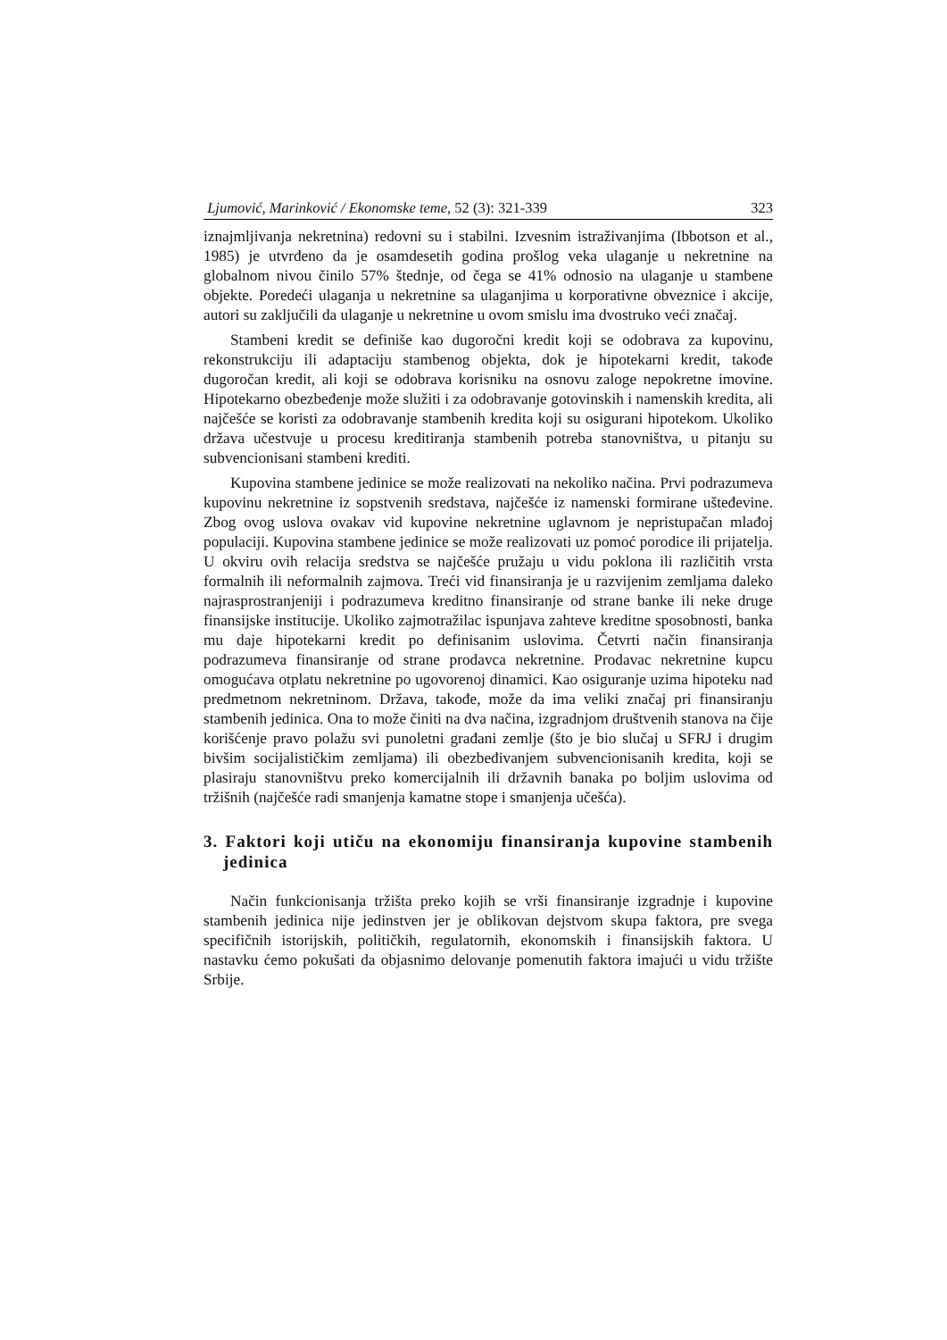Ljumović, Marinković / Ekonomske teme, 52 (3): 321-339 323
iznajmljivanja nekretnina) redovni su i stabilni. Izvesnim istraživanjima (Ibbotson et al., 1985) je utvrđeno da je osamdesetih godina prošlog veka ulaganje u nekretnine na globalnom nivou činilo 57% štednje, od čega se 41% odnosio na ulaganje u stambene objekte. Poredeći ulaganja u nekretnine sa ulaganjima u korporativne obveznice i akcije, autori su zaključili da ulaganje u nekretnine u ovom smislu ima dvostruko veći značaj.
Stambeni kredit se definiše kao dugoročni kredit koji se odobrava za kupovinu, rekonstrukciju ili adaptaciju stambenog objekta, dok je hipotekarni kredit, takođe dugoročan kredit, ali koji se odobrava korisniku na osnovu zaloge nepokretne imovine. Hipotekarno obezbeđenje može služiti i za odobravanje gotovinskih i namenskih kredita, ali najčešće se koristi za odobravanje stambenih kredita koji su osigurani hipotekom. Ukoliko država učestvuje u procesu kreditiranja stambenih potreba stanovništva, u pitanju su subvencionisani stambeni krediti.
Kupovina stambene jedinice se može realizovati na nekoliko načina. Prvi podrazumeva kupovinu nekretnine iz sopstvenih sredstava, najčešće iz namenski formirane ušteđevine. Zbog ovog uslova ovakav vid kupovine nekretnine uglavnom je nepristupačan mlađoj populaciji. Kupovina stambene jedinice se može realizovati uz pomoć porodice ili prijatelja. U okviru ovih relacija sredstva se najčešće pružaju u vidu poklona ili različitih vrsta formalnih ili neformalnih zajmova. Treći vid finansiranja je u razvijenim zemljama daleko najrasprostranjeniji i podrazumeva kreditno finansiranje od strane banke ili neke druge finansijske institucije. Ukoliko zajmotražilac ispunjava zahteve kreditne sposobnosti, banka mu daje hipotekarni kredit po definisanim uslovima. Četvrti način finansiranja podrazumeva finansiranje od strane prodavca nekretnine. Prodavac nekretnine kupcu omogućava otplatu nekretnine po ugovorenoj dinamici. Kao osiguranje uzima hipoteku nad predmetnom nekretninom. Država, takođe, može da ima veliki značaj pri finansiranju stambenih jedinica. Ona to može činiti na dva načina, izgradnjom društvenih stanova na čije korišćenje pravo polažu svi punoletni građani zemlje (što je bio slučaj u SFRJ i drugim bivšim socijalističkim zemljama) ili obezbeđivanjem subvencionisanih kredita, koji se plasiraju stanovništvu preko komercijalnih ili državnih banaka po boljim uslovima od tržišnih (najčešće radi smanjenja kamatne stope i smanjenja učešća).
3. Faktori koji utiču na ekonomiju finansiranja kupovine stambenih jedinica
Način funkcionisanja tržišta preko kojih se vrši finansiranje izgradnje i kupovine stambenih jedinica nije jedinstven jer je oblikovan dejstvom skupa faktora, pre svega specifičnih istorijskih, političkih, regulatornih, ekonomskih i finansijskih faktora. U nastavku ćemo pokušati da objasnimo delovanje pomenutih faktora imajući u vidu tržište Srbije.